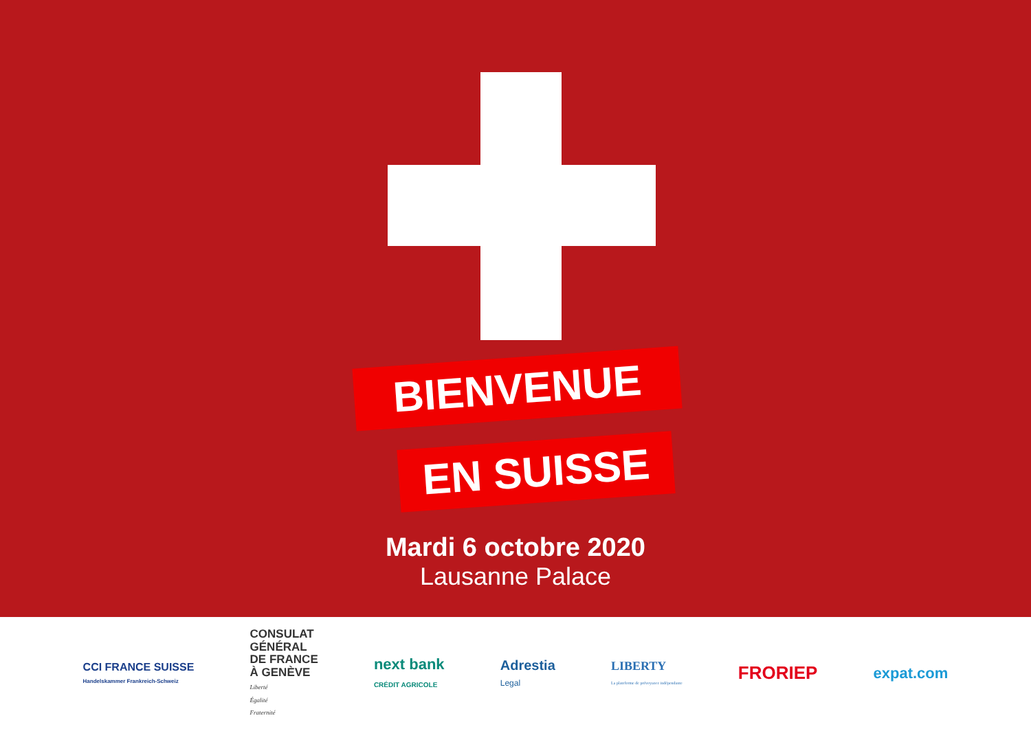BIENVENUE
EN SUISSE
Mardi 6 octobre 2020
Lausanne Palace
CCI FRANCE SUISSE
Handelskammer Frankreich-Schweiz
CONSULAT
GÉNÉRAL
DE FRANCE
À GENÈVE
Liberté
Égalité
Fraternité
next bank
CRÉDIT AGRICOLE
Adrestia
Legal
LIBERTY
La plateforme de prévoyance indépendante
FRORIEP
expat.com